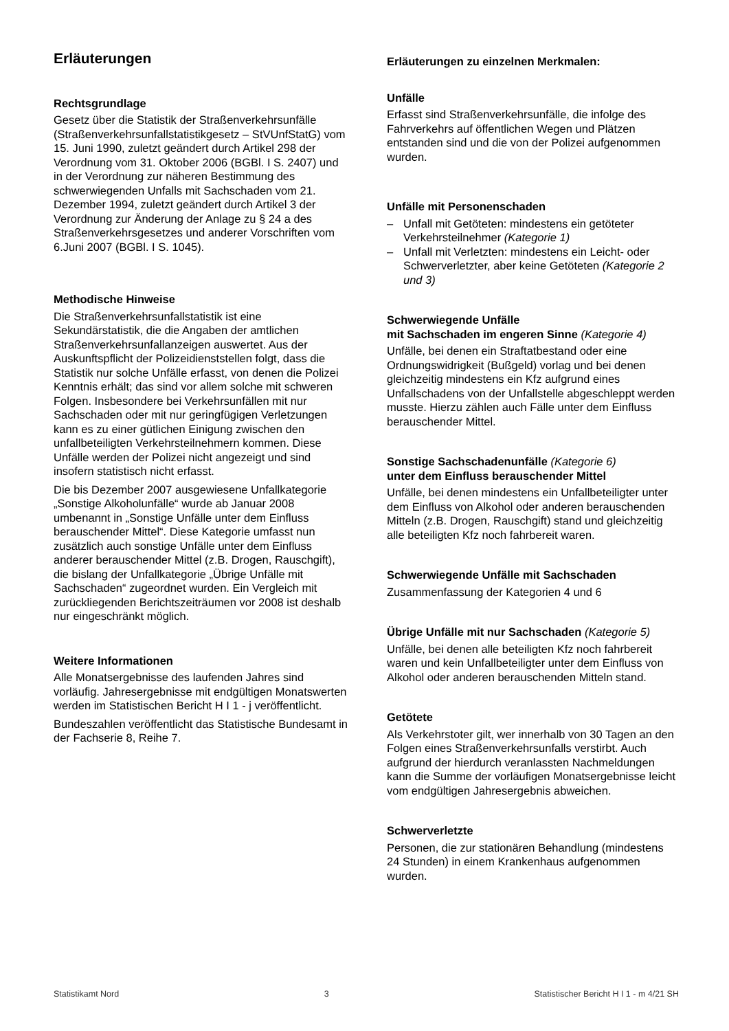Erläuterungen
Rechtsgrundlage
Gesetz über die Statistik der Straßenverkehrsunfälle (Straßenverkehrsunfallstatistikgesetz – StVUnfStatG) vom 15. Juni 1990, zuletzt geändert durch Artikel 298 der Verordnung vom 31. Oktober 2006 (BGBl. I S. 2407) und in der Verordnung zur näheren Bestimmung des schwerwiegenden Unfalls mit Sachschaden vom 21. Dezember 1994, zuletzt geändert durch Artikel 3 der Verordnung zur Änderung der Anlage zu § 24 a des Straßenverkehrsgesetzes und anderer Vorschriften vom 6.Juni 2007 (BGBl. I S. 1045).
Methodische Hinweise
Die Straßenverkehrsunfallstatistik ist eine Sekundärstatistik, die die Angaben der amtlichen Straßenverkehrsunfallanzeigen auswertet. Aus der Auskunftspflicht der Polizeidienststellen folgt, dass die Statistik nur solche Unfälle erfasst, von denen die Polizei Kenntnis erhält; das sind vor allem solche mit schweren Folgen. Insbesondere bei Verkehrsunfällen mit nur Sachschaden oder mit nur geringfügigen Verletzungen kann es zu einer gütlichen Einigung zwischen den unfallbeteiligten Verkehrsteilnehmern kommen. Diese Unfälle werden der Polizei nicht angezeigt und sind insofern statistisch nicht erfasst.
Die bis Dezember 2007 ausgewiesene Unfallkategorie „Sonstige Alkoholunfälle“ wurde ab Januar 2008 umbenannt in „Sonstige Unfälle unter dem Einfluss berauschender Mittel“. Diese Kategorie umfasst nun zusätzlich auch sonstige Unfälle unter dem Einfluss anderer berauschender Mittel (z.B. Drogen, Rauschgift), die bislang der Unfallkategorie „Übrige Unfälle mit Sachschaden“ zugeordnet wurden. Ein Vergleich mit zurückliegenden Berichtszeiträumen vor 2008 ist deshalb nur eingeschränkt möglich.
Weitere Informationen
Alle Monatsergebnisse des laufenden Jahres sind vorläufig. Jahresergebnisse mit endgültigen Monatswerten werden im Statistischen Bericht H I 1 - j veröffentlicht.
Bundeszahlen veröffentlicht das Statistische Bundesamt in der Fachserie 8, Reihe 7.
Erläuterungen zu einzelnen Merkmalen:
Unfälle
Erfasst sind Straßenverkehrsunfälle, die infolge des Fahrverkehrs auf öffentlichen Wegen und Plätzen entstanden sind und die von der Polizei aufgenommen wurden.
Unfälle mit Personenschaden
– Unfall mit Getöteten: mindestens ein getöteter Verkehrsteilnehmer (Kategorie 1)
– Unfall mit Verletzten: mindestens ein Leicht- oder Schwerverletzter, aber keine Getöteten (Kategorie 2 und 3)
Schwerwiegende Unfälle
mit Sachschaden im engeren Sinne (Kategorie 4)
Unfälle, bei denen ein Straftatbestand oder eine Ordnungswidrigkeit (Bußgeld) vorlag und bei denen gleichzeitig mindestens ein Kfz aufgrund eines Unfallschadens von der Unfallstelle abgeschleppt werden musste. Hierzu zählen auch Fälle unter dem Einfluss berauschender Mittel.
Sonstige Sachschadenunfälle (Kategorie 6)
unter dem Einfluss berauschender Mittel
Unfälle, bei denen mindestens ein Unfallbeteiligter unter dem Einfluss von Alkohol oder anderen berauschenden Mitteln (z.B. Drogen, Rauschgift) stand und gleichzeitig alle beteiligten Kfz noch fahrbereit waren.
Schwerwiegende Unfälle mit Sachschaden
Zusammenfassung der Kategorien 4 und 6
Übrige Unfälle mit nur Sachschaden (Kategorie 5)
Unfälle, bei denen alle beteiligten Kfz noch fahrbereit waren und kein Unfallbeteiligter unter dem Einfluss von Alkohol oder anderen berauschenden Mitteln stand.
Getötete
Als Verkehrstoter gilt, wer innerhalb von 30 Tagen an den Folgen eines Straßenverkehrsunfalls verstirbt. Auch aufgrund der hierdurch veranlassten Nachmeldungen kann die Summe der vorläufigen Monatsergebnisse leicht vom endgültigen Jahresergebnis abweichen.
Schwerverletzte
Personen, die zur stationären Behandlung (mindestens 24 Stunden) in einem Krankenhaus aufgenommen wurden.
Statistikamt Nord 3 Statistischer Bericht H I 1 - m 4/21 SH